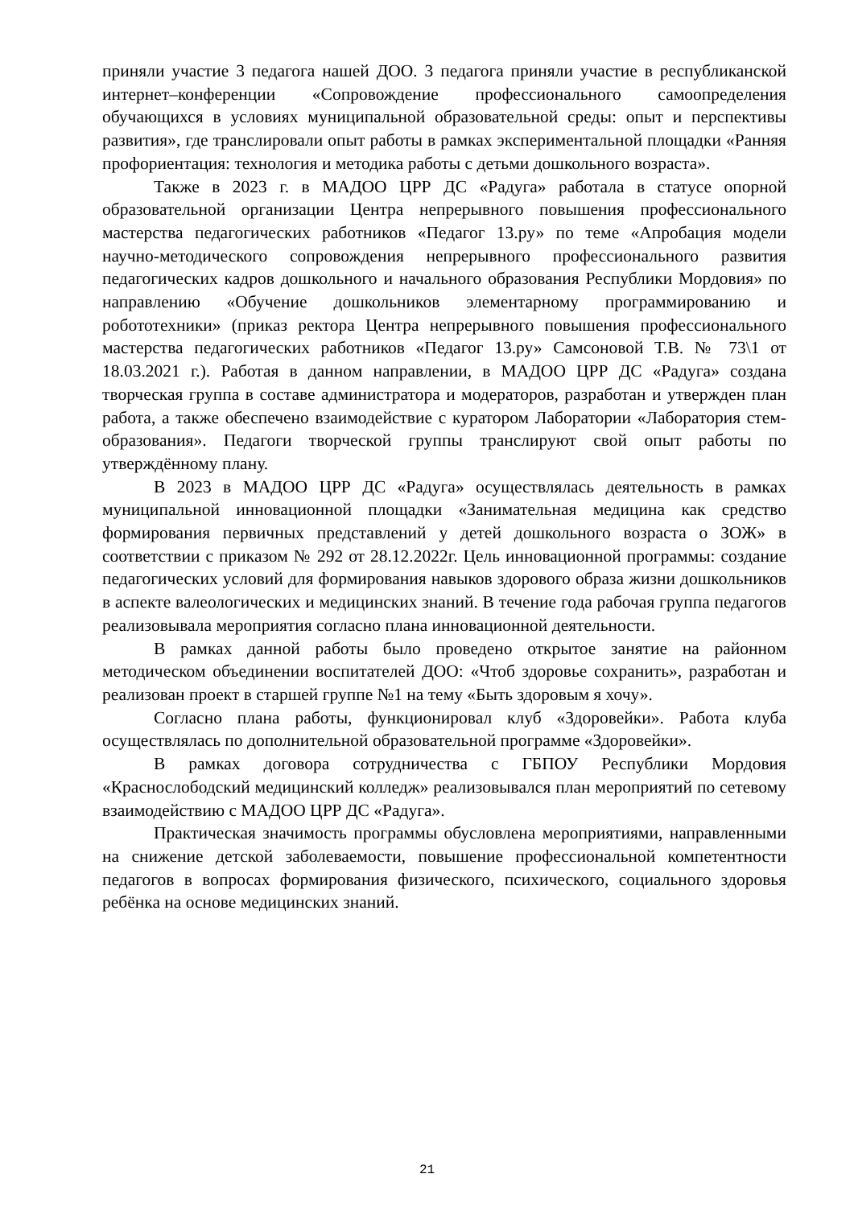приняли участие 3 педагога нашей ДОО. 3 педагога приняли участие в республиканской интернет–конференции «Сопровождение профессионального самоопределения обучающихся в условиях муниципальной образовательной среды: опыт и перспективы развития», где транслировали опыт работы в рамках экспериментальной площадки «Ранняя профориентация: технология и методика работы с детьми дошкольного возраста».
Также в 2023 г. в МАДОО ЦРР ДС «Радуга» работала в статусе опорной образовательной организации Центра непрерывного повышения профессионального мастерства педагогических работников «Педагог 13.ру» по теме «Апробация модели научно-методического сопровождения непрерывного профессионального развития педагогических кадров дошкольного и начального образования Республики Мордовия» по направлению «Обучение дошкольников элементарному программированию и робототехники» (приказ ректора Центра непрерывного повышения профессионального мастерства педагогических работников «Педагог 13.ру» Самсоновой Т.В. № 73\1 от 18.03.2021 г.). Работая в данном направлении, в МАДОО ЦРР ДС «Радуга» создана творческая группа в составе администратора и модераторов, разработан и утвержден план работа, а также обеспечено взаимодействие с куратором Лаборатории «Лаборатория стем-образования». Педагоги творческой группы транслируют свой опыт работы по утверждённому плану.
В 2023 в МАДОО ЦРР ДС «Радуга» осуществлялась деятельность в рамках муниципальной инновационной площадки «Занимательная медицина как средство формирования первичных представлений у детей дошкольного возраста о ЗОЖ» в соответствии с приказом № 292 от 28.12.2022г. Цель инновационной программы: создание педагогических условий для формирования навыков здорового образа жизни дошкольников в аспекте валеологических и медицинских знаний. В течение года рабочая группа педагогов реализовывала мероприятия согласно плана инновационной деятельности.
В рамках данной работы было проведено открытое занятие на районном методическом объединении воспитателей ДОО: «Чтоб здоровье сохранить», разработан и реализован проект в старшей группе №1 на тему «Быть здоровым я хочу».
Согласно плана работы, функционировал клуб «Здоровейки». Работа клуба осуществлялась по дополнительной образовательной программе «Здоровейки».
В рамках договора сотрудничества с ГБПОУ Республики Мордовия «Краснослободский медицинский колледж» реализовывался план мероприятий по сетевому взаимодействию с МАДОО ЦРР ДС «Радуга».
Практическая значимость программы обусловлена мероприятиями, направленными на снижение детской заболеваемости, повышение профессиональной компетентности педагогов в вопросах формирования физического, психического, социального здоровья ребёнка на основе медицинских знаний.
21